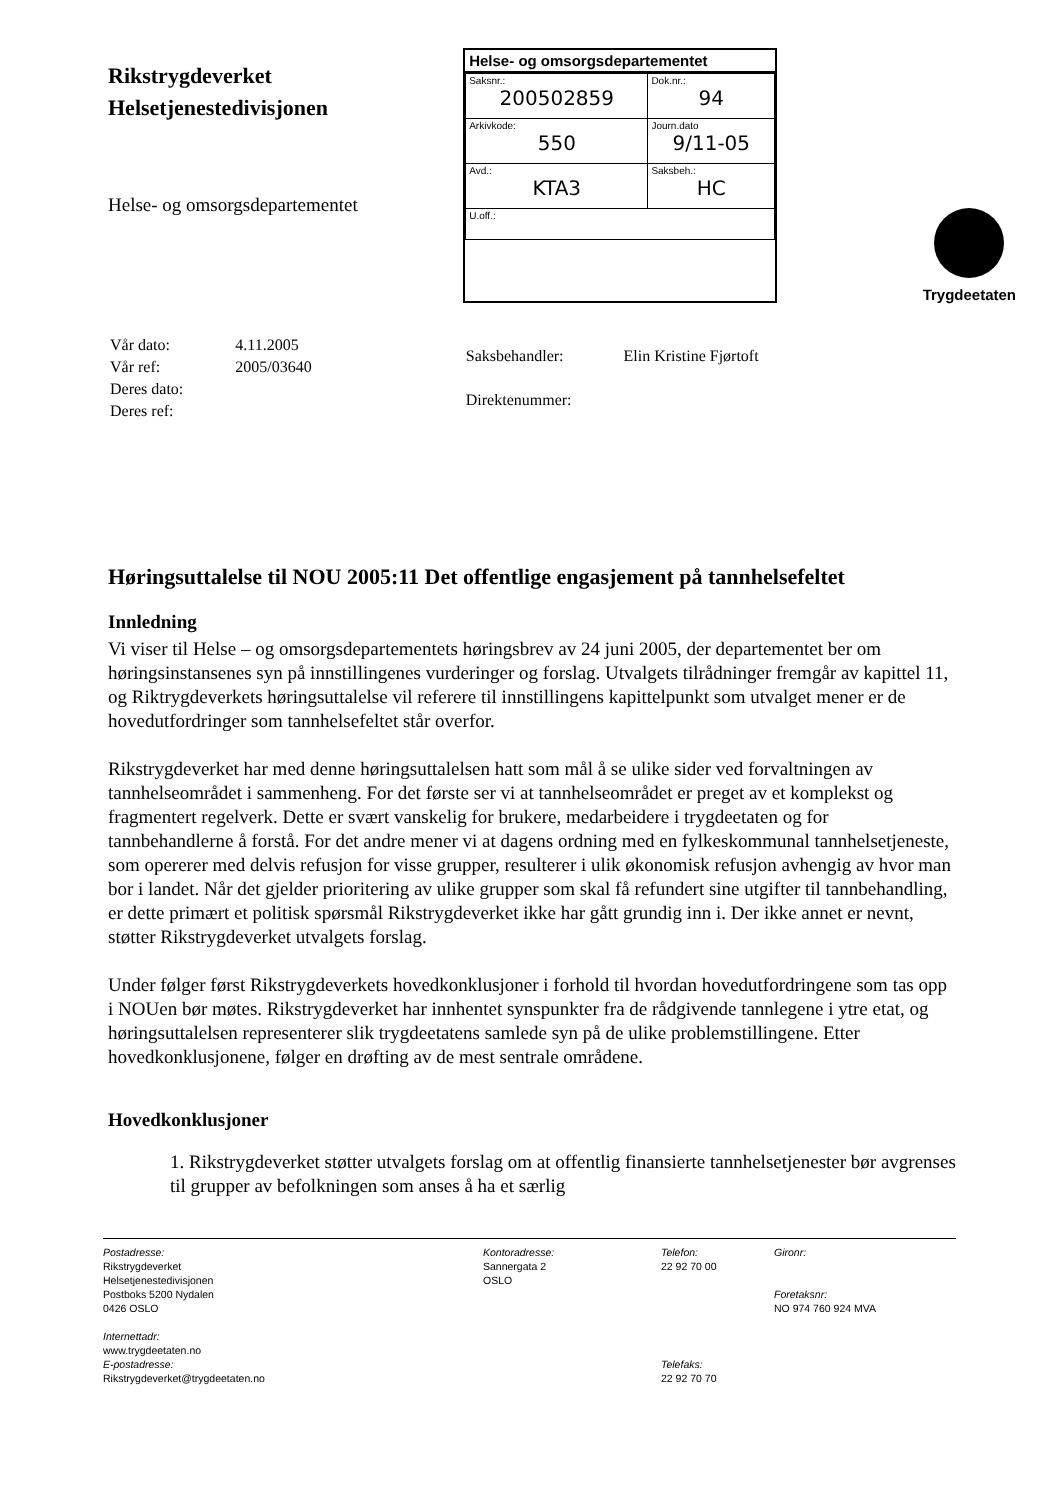Rikstrygdeverket
Helsetjenestedivisjonen
Helse- og omsorgsdepartementet
Helse- og omsorgsdepartementet
| Saksnr.: 200502859 | Dok.nr.: 94 |
| Arkivkode: 550 | Journ.dato 9/11-05 |
| Avd.: KTA3 | Saksbeh.: HC |
| U.off.: | |
Trygdeetaten
| Vår dato: | 4.11.2005 |
| Vår ref: | 2005/03640 |
| Deres dato: | |
| Deres ref: | |
| Saksbehandler: | Elin Kristine Fjørtoft |
| Direktenummer: | |
Høringsuttalelse til NOU 2005:11 Det offentlige engasjement på tannhelsefeltet
Innledning
Vi viser til Helse – og omsorgsdepartementets høringsbrev av 24 juni 2005, der departementet ber om høringsinstansenes syn på innstillingenes vurderinger og forslag. Utvalgets tilrådninger fremgår av kapittel 11, og Riktrygdeverkets høringsuttalelse vil referere til innstillingens kapittelpunkt som utvalget mener er de hovedutfordringer som tannhelsefeltet står overfor.
Rikstrygdeverket har med denne høringsuttalelsen hatt som mål å se ulike sider ved forvaltningen av tannhelseområdet i sammenheng. For det første ser vi at tannhelseområdet er preget av et komplekst og fragmentert regelverk. Dette er svært vanskelig for brukere, medarbeidere i trygdeetaten og for tannbehandlerne å forstå. For det andre mener vi at dagens ordning med en fylkeskommunal tannhelsetjeneste, som opererer med delvis refusjon for visse grupper, resulterer i ulik økonomisk refusjon avhengig av hvor man bor i landet. Når det gjelder prioritering av ulike grupper som skal få refundert sine utgifter til tannbehandling, er dette primært et politisk spørsmål Rikstrygdeverket ikke har gått grundig inn i. Der ikke annet er nevnt, støtter Rikstrygdeverket utvalgets forslag.
Under følger først Rikstrygdeverkets hovedkonklusjoner i forhold til hvordan hovedutfordringene som tas opp i NOUen bør møtes. Rikstrygdeverket har innhentet synspunkter fra de rådgivende tannlegene i ytre etat, og høringsuttalelsen representerer slik trygdeetatens samlede syn på de ulike problemstillingene. Etter hovedkonklusjonene, følger en drøfting av de mest sentrale områdene.
Hovedkonklusjoner
1. Rikstrygdeverket støtter utvalgets forslag om at offentlig finansierte tannhelsetjenester bør avgrenses til grupper av befolkningen som anses å ha et særlig
Postadresse:
Rikstrygdeverket
Helsetjenestedivisjonen
Postboks 5200 Nydalen
0426 OSLO
Internettadr:
www.trygdeetaten.no
E-postadresse:
Rikstrygdeverket@trygdeetaten.no
Kontoradresse:
Sannergata 2
OSLO
Telefon:
22 92 70 00
Telefaks:
22 92 70 70
Gironr:
Foretaksnr:
NO 974 760 924 MVA